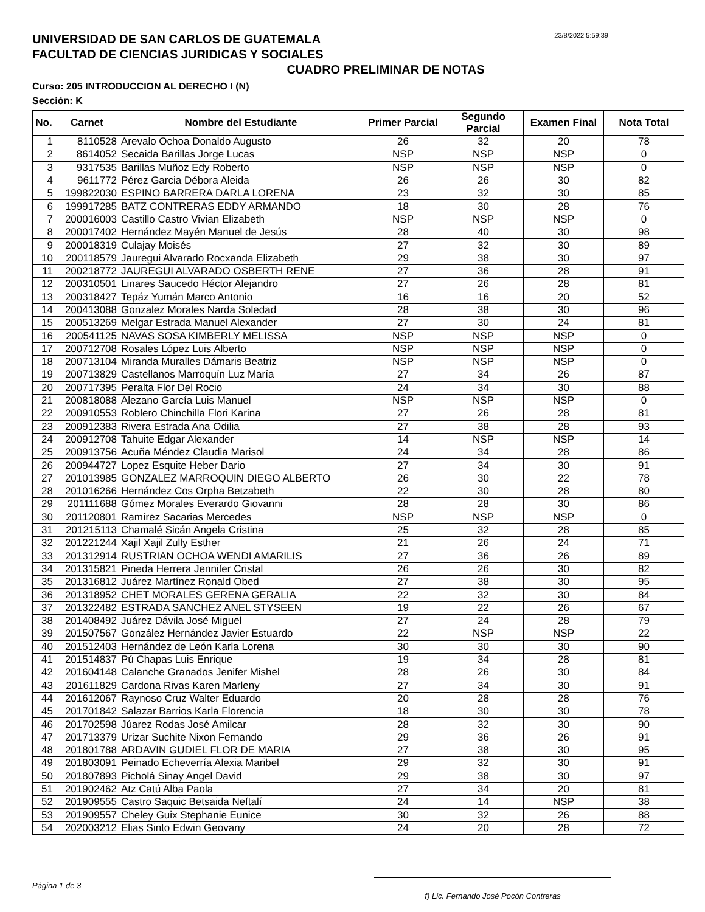UNIVERSIDAD DE SAN CARLOS DE GUATEMALA
FACULTAD DE CIENCIAS JURIDICAS Y SOCIALES
23/8/2022 5:59:39
CUADRO PRELIMINAR DE NOTAS
Curso: 205 INTRODUCCION AL DERECHO I (N)
Sección: K
| No. | Carnet | Nombre del Estudiante | Primer Parcial | Segundo Parcial | Examen Final | Nota Total |
| --- | --- | --- | --- | --- | --- | --- |
| 1 | 8110528 | Arevalo Ochoa Donaldo Augusto | 26 | 32 | 20 | 78 |
| 2 | 8614052 | Secaida Barillas Jorge Lucas | NSP | NSP | NSP | 0 |
| 3 | 9317535 | Barillas Muñoz Edy Roberto | NSP | NSP | NSP | 0 |
| 4 | 9611772 | Pérez Garcia Débora Aleida | 26 | 26 | 30 | 82 |
| 5 | 199822030 | ESPINO BARRERA DARLA LORENA | 23 | 32 | 30 | 85 |
| 6 | 199917285 | BATZ CONTRERAS EDDY ARMANDO | 18 | 30 | 28 | 76 |
| 7 | 200016003 | Castillo Castro Vivian Elizabeth | NSP | NSP | NSP | 0 |
| 8 | 200017402 | Hernández Mayén Manuel de Jesús | 28 | 40 | 30 | 98 |
| 9 | 200018319 | Culajay Moisés | 27 | 32 | 30 | 89 |
| 10 | 200118579 | Jauregui Alvarado Rocxanda Elizabeth | 29 | 38 | 30 | 97 |
| 11 | 200218772 | JAUREGUI ALVARADO OSBERTH RENE | 27 | 36 | 28 | 91 |
| 12 | 200310501 | Linares Saucedo Héctor Alejandro | 27 | 26 | 28 | 81 |
| 13 | 200318427 | Tepáz Yumán Marco Antonio | 16 | 16 | 20 | 52 |
| 14 | 200413088 | Gonzalez Morales Narda Soledad | 28 | 38 | 30 | 96 |
| 15 | 200513269 | Melgar Estrada Manuel Alexander | 27 | 30 | 24 | 81 |
| 16 | 200541125 | NAVAS SOSA KIMBERLY MELISSA | NSP | NSP | NSP | 0 |
| 17 | 200712708 | Rosales López Luis Alberto | NSP | NSP | NSP | 0 |
| 18 | 200713104 | Miranda Muralles Dámaris Beatriz | NSP | NSP | NSP | 0 |
| 19 | 200713829 | Castellanos Marroquín Luz María | 27 | 34 | 26 | 87 |
| 20 | 200717395 | Peralta Flor Del Rocio | 24 | 34 | 30 | 88 |
| 21 | 200818088 | Alezano García Luis Manuel | NSP | NSP | NSP | 0 |
| 22 | 200910553 | Roblero Chinchilla Flori Karina | 27 | 26 | 28 | 81 |
| 23 | 200912383 | Rivera Estrada Ana Odilia | 27 | 38 | 28 | 93 |
| 24 | 200912708 | Tahuite Edgar Alexander | 14 | NSP | NSP | 14 |
| 25 | 200913756 | Acuña Méndez Claudia Marisol | 24 | 34 | 28 | 86 |
| 26 | 200944727 | Lopez Esquite Heber Dario | 27 | 34 | 30 | 91 |
| 27 | 201013985 | GONZALEZ MARROQUIN DIEGO ALBERTO | 26 | 30 | 22 | 78 |
| 28 | 201016266 | Hernández Cos Orpha Betzabeth | 22 | 30 | 28 | 80 |
| 29 | 201111688 | Gómez Morales Everardo Giovanni | 28 | 28 | 30 | 86 |
| 30 | 201120801 | Ramírez Sacarias Mercedes | NSP | NSP | NSP | 0 |
| 31 | 201215113 | Chamalé Sicán Angela Cristina | 25 | 32 | 28 | 85 |
| 32 | 201221244 | Xajil Xajil Zully Esther | 21 | 26 | 24 | 71 |
| 33 | 201312914 | RUSTRIAN OCHOA WENDI AMARILIS | 27 | 36 | 26 | 89 |
| 34 | 201315821 | Pineda Herrera Jennifer Cristal | 26 | 26 | 30 | 82 |
| 35 | 201316812 | Juárez Martínez Ronald Obed | 27 | 38 | 30 | 95 |
| 36 | 201318952 | CHET MORALES GERENA GERALIA | 22 | 32 | 30 | 84 |
| 37 | 201322482 | ESTRADA SANCHEZ ANEL STYSEEN | 19 | 22 | 26 | 67 |
| 38 | 201408492 | Juárez Dávila José Miguel | 27 | 24 | 28 | 79 |
| 39 | 201507567 | González Hernández Javier Estuardo | 22 | NSP | NSP | 22 |
| 40 | 201512403 | Hernández de León Karla Lorena | 30 | 30 | 30 | 90 |
| 41 | 201514837 | Pú Chapas Luis Enrique | 19 | 34 | 28 | 81 |
| 42 | 201604148 | Calanche Granados Jenifer Mishel | 28 | 26 | 30 | 84 |
| 43 | 201611829 | Cardona Rivas Karen Marleny | 27 | 34 | 30 | 91 |
| 44 | 201612067 | Raynoso Cruz Walter Eduardo | 20 | 28 | 28 | 76 |
| 45 | 201701842 | Salazar Barrios Karla Florencia | 18 | 30 | 30 | 78 |
| 46 | 201702598 | Júarez Rodas José Amilcar | 28 | 32 | 30 | 90 |
| 47 | 201713379 | Urizar Suchite Nixon Fernando | 29 | 36 | 26 | 91 |
| 48 | 201801788 | ARDAVIN GUDIEL FLOR DE MARIA | 27 | 38 | 30 | 95 |
| 49 | 201803091 | Peinado Echeverría Alexia Maribel | 29 | 32 | 30 | 91 |
| 50 | 201807893 | Picholá Sinay Angel David | 29 | 38 | 30 | 97 |
| 51 | 201902462 | Atz Catú Alba Paola | 27 | 34 | 20 | 81 |
| 52 | 201909555 | Castro Saquic Betsaida Neftalí | 24 | 14 | NSP | 38 |
| 53 | 201909557 | Cheley Guix Stephanie Eunice | 30 | 32 | 26 | 88 |
| 54 | 202003212 | Elias Sinto Edwin Geovany | 24 | 20 | 28 | 72 |
Página 1 de 3
f) Lic. Fernando José Pocón Contreras